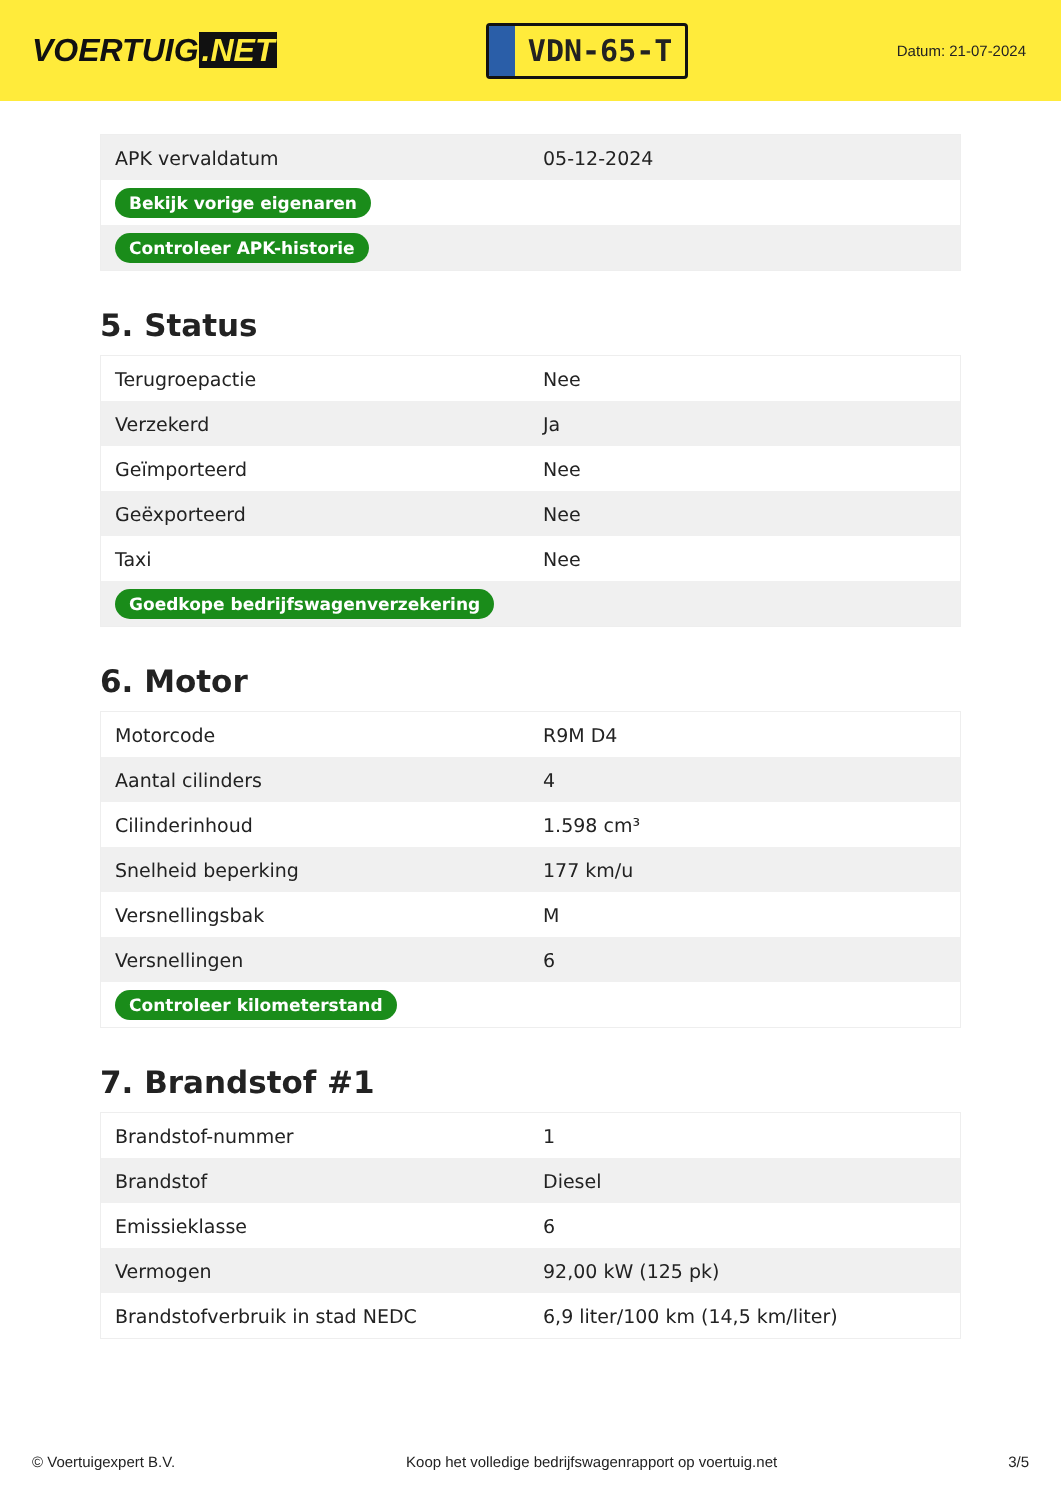VOERTUIG.NET
VDN-65-T
Datum: 21-07-2024
| APK vervaldatum | 05-12-2024 |
| Bekijk vorige eigenaren | |
| Controleer APK-historie | |
5. Status
| Terugroepactie | Nee |
| Verzekerd | Ja |
| Geïmporteerd | Nee |
| Geëxporteerd | Nee |
| Taxi | Nee |
| Goedkope bedrijfswagenverzekering | |
6. Motor
| Motorcode | R9M D4 |
| Aantal cilinders | 4 |
| Cilinderinhoud | 1.598 cm³ |
| Snelheid beperking | 177 km/u |
| Versnellingsbak | M |
| Versnellingen | 6 |
| Controleer kilometerstand | |
7. Brandstof #1
| Brandstof-nummer | 1 |
| Brandstof | Diesel |
| Emissieklasse | 6 |
| Vermogen | 92,00 kW (125 pk) |
| Brandstofverbruik in stad NEDC | 6,9 liter/100 km (14,5 km/liter) |
© Voertuigexpert B.V. Koop het volledige bedrijfswagenrapport op voertuig.net 3/5